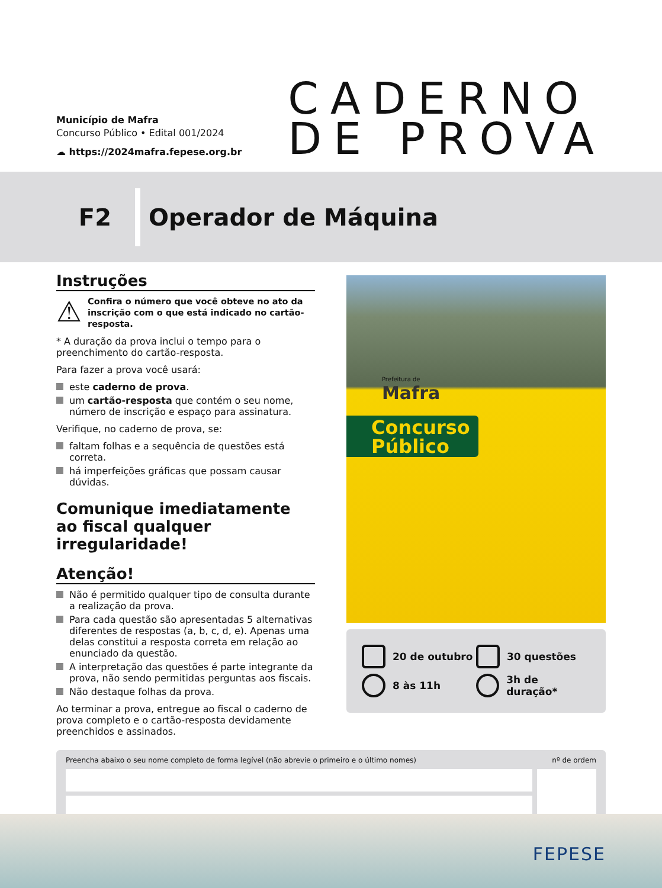Município de Mafra
Concurso Público • Edital 001/2024
☁ https://2024mafra.fepese.org.br
CADERNO
DE PROVA
F2 Operador de Máquina
Instruções
⚠ Confira o número que você obteve no ato da inscrição com o que está indicado no cartão-resposta.
* A duração da prova inclui o tempo para o preenchimento do cartão-resposta.
Para fazer a prova você usará:
este caderno de prova.
um cartão-resposta que contém o seu nome, número de inscrição e espaço para assinatura.
Verifique, no caderno de prova, se:
faltam folhas e a sequência de questões está correta.
há imperfeições gráficas que possam causar dúvidas.
Comunique imediatamente ao fiscal qualquer irregularidade!
Atenção!
Não é permitido qualquer tipo de consulta durante a realização da prova.
Para cada questão são apresentadas 5 alternativas diferentes de respostas (a, b, c, d, e). Apenas uma delas constitui a resposta correta em relação ao enunciado da questão.
A interpretação das questões é parte integrante da prova, não sendo permitidas perguntas aos fiscais.
Não destaque folhas da prova.
Ao terminar a prova, entregue ao fiscal o caderno de prova completo e o cartão-resposta devidamente preenchidos e assinados.
Prefeitura de
Mafra
Concurso
Público
20 de outubro
30 questões
8 às 11h
3h de duração*
Preencha abaixo o seu nome completo de forma legível (não abrevie o primeiro e o último nomes) nº de ordem
FEPESE